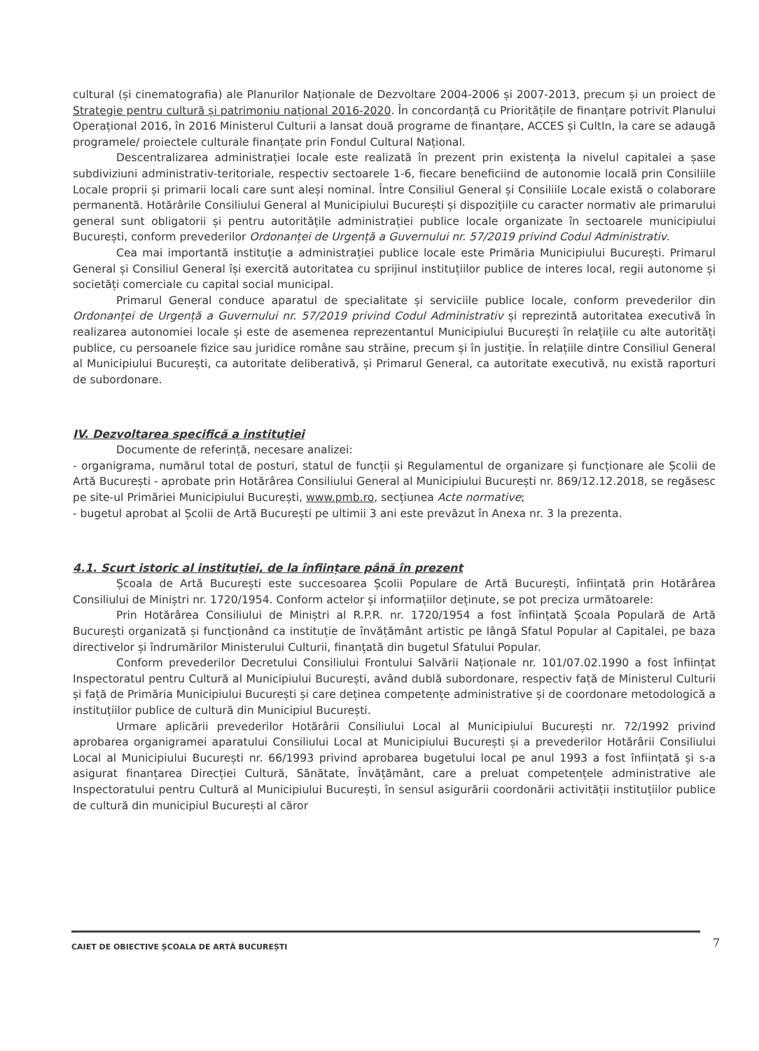cultural (și cinematografia) ale Planurilor Naționale de Dezvoltare 2004-2006 și 2007-2013, precum și un proiect de Strategie pentru cultură și patrimoniu național 2016-2020. În concordanță cu Prioritățile de finanțare potrivit Planului Operațional 2016, în 2016 Ministerul Culturii a lansat două programe de finanțare, ACCES și CultIn, la care se adaugă programele/ proiectele culturale finanțate prin Fondul Cultural Național.
Descentralizarea administrației locale este realizată în prezent prin existența la nivelul capitalei a șase subdiviziuni administrativ-teritoriale, respectiv sectoarele 1-6, fiecare beneficiind de autonomie locală prin Consiliile Locale proprii și primarii locali care sunt aleși nominal. Între Consiliul General și Consiliile Locale există o colaborare permanentă. Hotărârile Consiliului General al Municipiului București și dispozițiile cu caracter normativ ale primarului general sunt obligatorii și pentru autoritățile administrației publice locale organizate în sectoarele municipiului București, conform prevederilor Ordonanței de Urgență a Guvernului nr. 57/2019 privind Codul Administrativ.
Cea mai importantă instituție a administrației publice locale este Primăria Municipiului București. Primarul General și Consiliul General își exercită autoritatea cu sprijinul instituțiilor publice de interes local, regii autonome și societăți comerciale cu capital social municipal.
Primarul General conduce aparatul de specialitate și serviciile publice locale, conform prevederilor din Ordonanței de Urgență a Guvernului nr. 57/2019 privind Codul Administrativ și reprezintă autoritatea executivă în realizarea autonomiei locale și este de asemenea reprezentantul Municipiului București în relațiile cu alte autorități publice, cu persoanele fizice sau juridice române sau străine, precum și în justiție. În relațiile dintre Consiliul General al Municipiului București, ca autoritate deliberativă, și Primarul General, ca autoritate executivă, nu există raporturi de subordonare.
IV. Dezvoltarea specifică a instituției
Documente de referință, necesare analizei:
- organigrama, numărul total de posturi, statul de funcții și Regulamentul de organizare și funcționare ale Școlii de Artă București - aprobate prin Hotărârea Consiliului General al Municipiului București nr. 869/12.12.2018, se regăsesc pe site-ul Primăriei Municipiului București, www.pmb.ro, secțiunea Acte normative;
- bugetul aprobat al Școlii de Artă București pe ultimii 3 ani este prevăzut în Anexa nr. 3 la prezenta.
4.1. Scurt istoric al instituției, de la înființare până în prezent
Școala de Artă București este succesoarea Școlii Populare de Artă București, înființată prin Hotărârea Consiliului de Miniștri nr. 1720/1954. Conform actelor și informațiilor deținute, se pot preciza următoarele:
Prin Hotărârea Consiliului de Miniștri al R.P.R. nr. 1720/1954 a fost înființată Școala Populară de Artă București organizată și funcționând ca instituție de învățământ artistic pe lângă Sfatul Popular al Capitalei, pe baza directivelor și îndrumărilor Ministerului Culturii, finanțată din bugetul Sfatului Popular.
Conform prevederilor Decretului Consiliului Frontului Salvării Naționale nr. 101/07.02.1990 a fost înființat Inspectoratul pentru Cultură al Municipiului București, având dublă subordonare, respectiv față de Ministerul Culturii și față de Primăria Municipiului București și care deținea competențe administrative și de coordonare metodologică a instituțiilor publice de cultură din Municipiul București.
Urmare aplicării prevederilor Hotărârii Consiliului Local al Municipiului București nr. 72/1992 privind aprobarea organigramei aparatului Consiliului Local at Municipiului București și a prevederilor Hotărârii Consiliului Local al Municipiului București nr. 66/1993 privind aprobarea bugetului local pe anul 1993 a fost înființată și s-a asigurat finanțarea Direcției Cultură, Sănătate, Învățământ, care a preluat competențele administrative ale Inspectoratului pentru Cultură al Municipiului București, în sensul asigurării coordonării activității instituțiilor publice de cultură din municipiul București al căror
CAIET DE OBIECTIVE ȘCOALA DE ARTĂ BUCUREȘTI
7